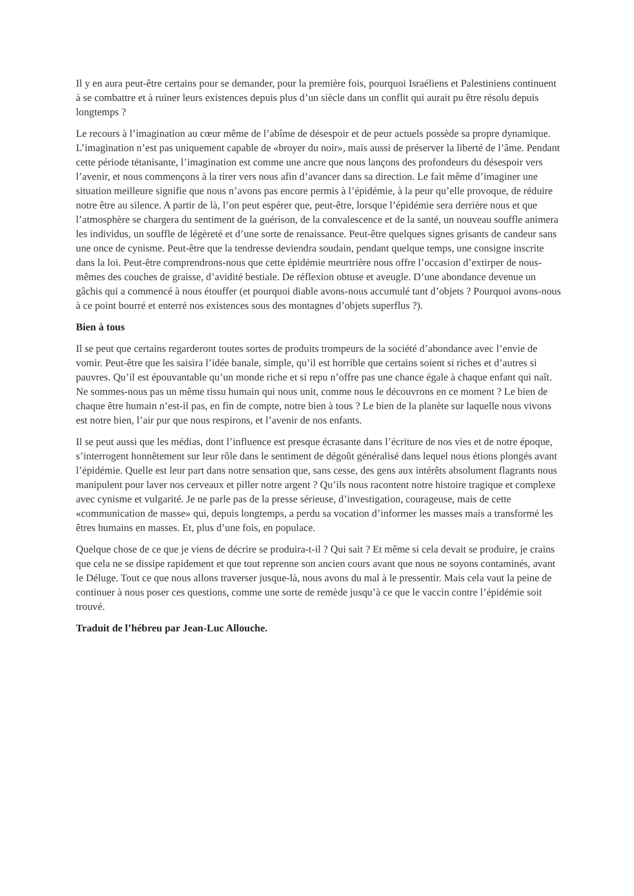Il y en aura peut-être certains pour se demander, pour la première fois, pourquoi Israéliens et Palestiniens continuent à se combattre et à ruiner leurs existences depuis plus d’un siècle dans un conflit qui aurait pu être résolu depuis longtemps ?
Le recours à l’imagination au cœur même de l’abîme de désespoir et de peur actuels possède sa propre dynamique. L’imagination n’est pas uniquement capable de «broyer du noir», mais aussi de préserver la liberté de l’âme. Pendant cette période tétanisante, l’imagination est comme une ancre que nous lançons des profondeurs du désespoir vers l’avenir, et nous commençons à la tirer vers nous afin d’avancer dans sa direction. Le fait même d’imaginer une situation meilleure signifie que nous n’avons pas encore permis à l’épidémie, à la peur qu’elle provoque, de réduire notre être au silence. A partir de là, l’on peut espérer que, peut-être, lorsque l’épidémie sera derrière nous et que l’atmosphère se chargera du sentiment de la guérison, de la convalescence et de la santé, un nouveau souffle animera les individus, un souffle de légèreté et d’une sorte de renaissance. Peut-être quelques signes grisants de candeur sans une once de cynisme. Peut-être que la tendresse deviendra soudain, pendant quelque temps, une consigne inscrite dans la loi. Peut-être comprendrons-nous que cette épidémie meurtrière nous offre l’occasion d’extirper de nous-mêmes des couches de graisse, d’avidité bestiale. De réflexion obtuse et aveugle. D’une abondance devenue un gâchis qui a commencé à nous étouffer (et pourquoi diable avons-nous accumulé tant d’objets ? Pourquoi avons-nous à ce point bourré et enterré nos existences sous des montagnes d’objets superflus ?).
Bien à tous
Il se peut que certains regarderont toutes sortes de produits trompeurs de la société d’abondance avec l’envie de vomir. Peut-être que les saisira l’idée banale, simple, qu’il est horrible que certains soient si riches et d’autres si pauvres. Qu’il est épouvantable qu’un monde riche et si repu n’offre pas une chance égale à chaque enfant qui naît. Ne sommes-nous pas un même tissu humain qui nous unit, comme nous le découvrons en ce moment ? Le bien de chaque être humain n’est-il pas, en fin de compte, notre bien à tous ? Le bien de la planète sur laquelle nous vivons est notre bien, l’air pur que nous respirons, et l’avenir de nos enfants.
Il se peut aussi que les médias, dont l’influence est presque écrasante dans l’écriture de nos vies et de notre époque, s’interrogent honnêtement sur leur rôle dans le sentiment de dégoût généralisé dans lequel nous étions plongés avant l’épidémie. Quelle est leur part dans notre sensation que, sans cesse, des gens aux intérêts absolument flagrants nous manipulent pour laver nos cerveaux et piller notre argent ? Qu’ils nous racontent notre histoire tragique et complexe avec cynisme et vulgarité. Je ne parle pas de la presse sérieuse, d’investigation, courageuse, mais de cette «communication de masse» qui, depuis longtemps, a perdu sa vocation d’informer les masses mais a transformé les êtres humains en masses. Et, plus d’une fois, en populace.
Quelque chose de ce que je viens de décrire se produira-t-il ? Qui sait ? Et même si cela devait se produire, je crains que cela ne se dissipe rapidement et que tout reprenne son ancien cours avant que nous ne soyons contaminés, avant le Déluge. Tout ce que nous allons traverser jusque-là, nous avons du mal à le pressentir. Mais cela vaut la peine de continuer à nous poser ces questions, comme une sorte de remède jusqu’à ce que le vaccin contre l’épidémie soit trouvé.
Traduit de l’hébreu par Jean-Luc Allouche.